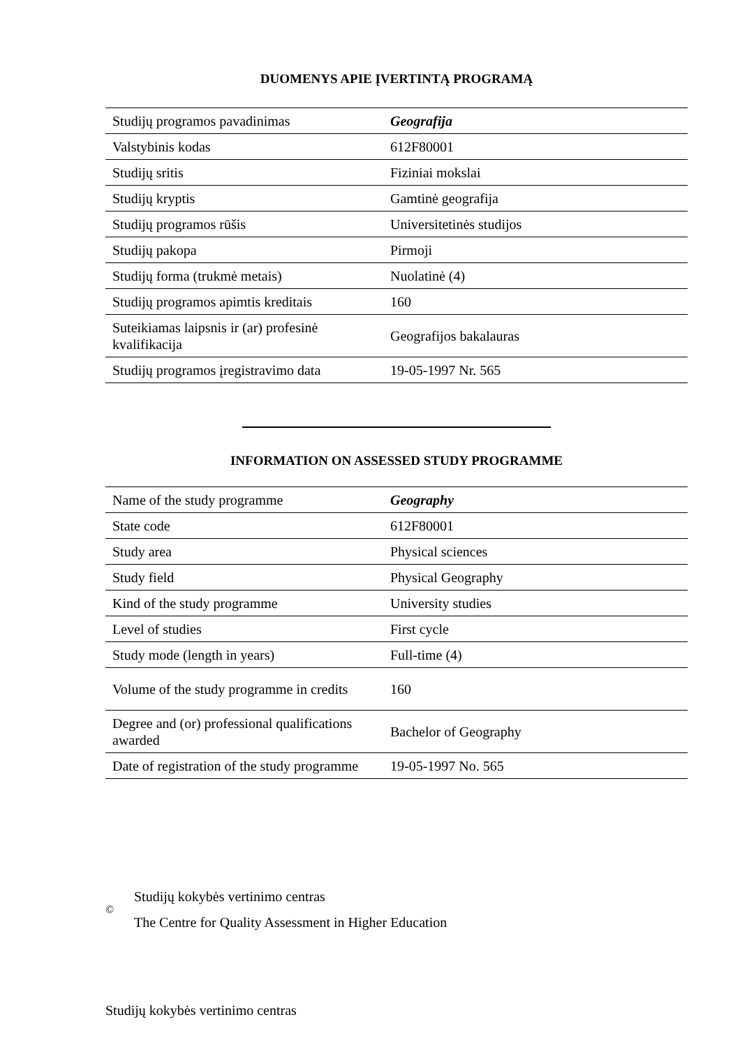DUOMENYS APIE ĮVERTINTĄ PROGRAMĄ
| Studijų programos pavadinimas | Geografija |
| Valstybinis kodas | 612F80001 |
| Studijų sritis | Fiziniai mokslai |
| Studijų kryptis | Gamtinė geografija |
| Studijų programos rūšis | Universitetinės studijos |
| Studijų pakopa | Pirmoji |
| Studijų forma (trukmė metais) | Nuolatinė (4) |
| Studijų programos apimtis kreditais | 160 |
| Suteikiamas laipsnis ir (ar) profesinė kvalifikacija | Geografijos bakalauras |
| Studijų programos įregistravimo data | 19-05-1997 Nr. 565 |
INFORMATION ON ASSESSED STUDY PROGRAMME
| Name of the study programme | Geography |
| State code | 612F80001 |
| Study area | Physical sciences |
| Study field | Physical Geography |
| Kind of the study programme | University studies |
| Level of studies | First cycle |
| Study mode (length in years) | Full-time (4) |
| Volume of the study programme in credits | 160 |
| Degree and (or) professional qualifications awarded | Bachelor of Geography |
| Date of registration of the study programme | 19-05-1997 No. 565 |
©
Studijų kokybės vertinimo centras
The Centre for Quality Assessment in Higher Education
Studijų kokybės vertinimo centras